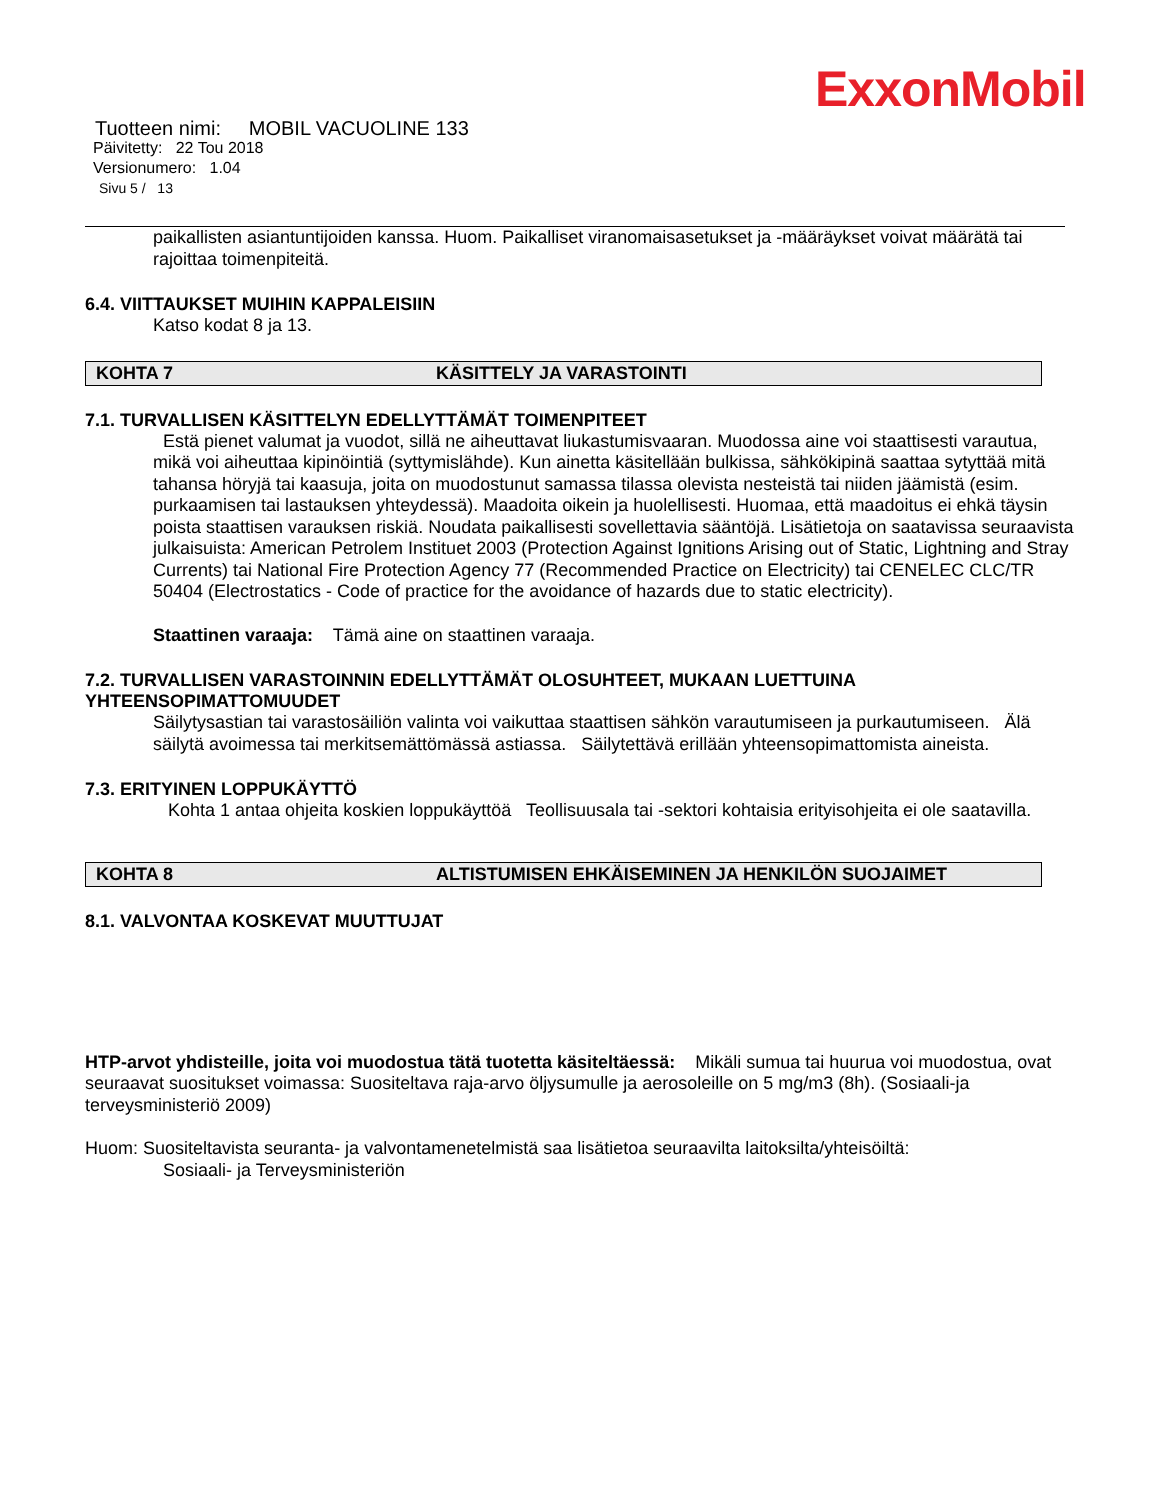ExxonMobil
Tuotteen nimi: MOBIL VACUOLINE 133
Päivitetty: 22 Tou 2018
Versionumero: 1.04
Sivu 5 / 13
paikallisten asiantuntijoiden kanssa. Huom. Paikalliset viranomaisasetukset ja -määräykset voivat määrätä tai rajoittaa toimenpiteitä.
6.4. VIITTAUKSET MUIHIN KAPPALEISIIN
Katso kodat 8 ja 13.
KOHTA 7 KÄSITTELY JA VARASTOINTI
7.1. TURVALLISEN KÄSITTELYN EDELLYTTÄMÄT TOIMENPITEET
Estä pienet valumat ja vuodot, sillä ne aiheuttavat liukastumisvaaran. Muodossa aine voi staattisesti varautua, mikä voi aiheuttaa kipinöintiä (syttymislähde). Kun ainetta käsitellään bulkissa, sähkökipinä saattaa sytyttää mitä tahansa höryjä tai kaasuja, joita on muodostunut samassa tilassa olevista nesteistä tai niiden jäämistä (esim. purkaamisen tai lastauksen yhteydessä). Maadoita oikein ja huolellisesti. Huomaa, että maadoitus ei ehkä täysin poista staattisen varauksen riskiä. Noudata paikallisesti sovellettavia sääntöjä. Lisätietoja on saatavissa seuraavista julkaisuista: American Petrolem Instituet 2003 (Protection Against Ignitions Arising out of Static, Lightning and Stray Currents) tai National Fire Protection Agency 77 (Recommended Practice on Electricity) tai CENELEC CLC/TR 50404 (Electrostatics - Code of practice for the avoidance of hazards due to static electricity).
Staattinen varaaja: Tämä aine on staattinen varaaja.
7.2. TURVALLISEN VARASTOINNIN EDELLYTTÄMÄT OLOSUHTEET, MUKAAN LUETTUINA YHTEENSOPIMATTOMUUDET
Säilytysastian tai varastosäiliön valinta voi vaikuttaa staattisen sähkön varautumiseen ja purkautumiseen. Älä säilytä avoimessa tai merkitsemättömässä astiassa. Säilytettävä erillään yhteensopimattomista aineista.
7.3. ERITYINEN LOPPUKÄYTTÖ
Kohta 1 antaa ohjeita koskien loppukäyttöä Teollisuusala tai -sektori kohtaisia erityisohjeita ei ole saatavilla.
KOHTA 8 ALTISTUMISEN EHKÄISEMINEN JA HENKILÖN SUOJAIMET
8.1. VALVONTAA KOSKEVAT MUUTTUJAT
HTP-arvot yhdisteille, joita voi muodostua tätä tuotetta käsiteltäessä: Mikäli sumua tai huurua voi muodostua, ovat seuraavat suositukset voimassa: Suositeltava raja-arvo öljysumulle ja aerosoleille on 5 mg/m3 (8h). (Sosiaali-ja terveysministeriö 2009)
Huom: Suositeltavista seuranta- ja valvontamenetelmistä saa lisätietoa seuraavilta laitoksilta/yhteisöiltä:
Sosiaali- ja Terveysministeriön